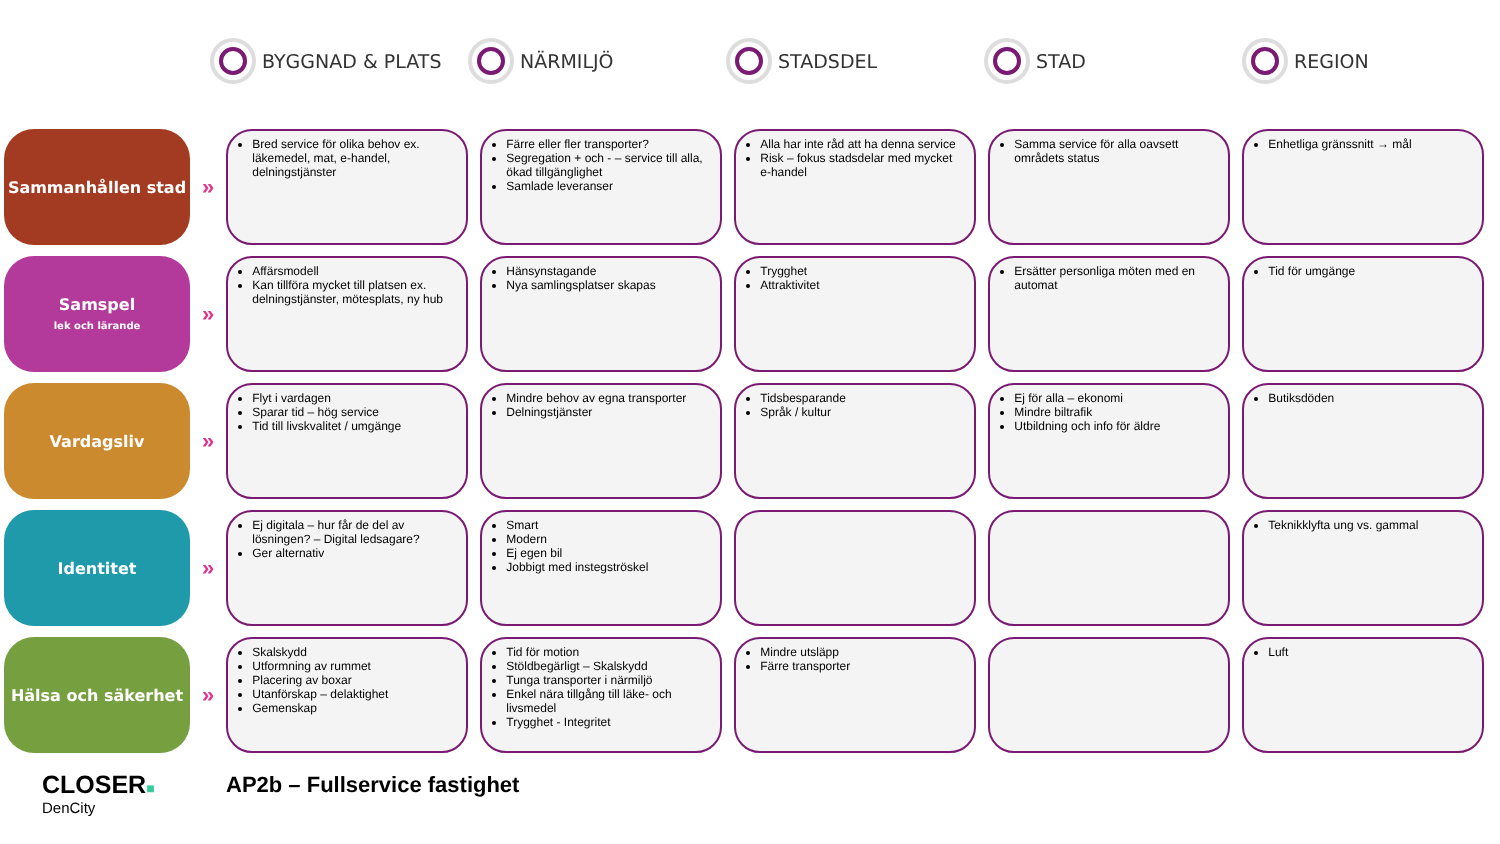BYGGNAD & PLATS NÄRMILJÖ STADSDEL STAD REGION
| Sammanhållen stad | » | Bred service för olika behov ex. läkemedel, mat, e-handel, delningstjänster | Färre eller fler transporter? Segregation + och - – service till alla, ökad tillgänglighet Samlade leveranser | Alla har inte råd att ha denna service Risk – fokus stadsdelar med mycket e-handel | Samma service för alla oavsett områdets status | Enhetliga gränssnitt → mål |
| Samspel lek och lärande | » | Affärsmodell Kan tillföra mycket till platsen ex. delningstjänster, mötesplats, ny hub | Hänsynstagande Nya samlingsplatser skapas | Trygghet Attraktivitet | Ersätter personliga möten med en automat | Tid för umgänge |
| Vardagsliv | » | Flyt i vardagen Sparar tid – hög service Tid till livskvalitet / umgänge | Mindre behov av egna transporter Delningstjänster | Tidsbesparande Språk / kultur | Ej för alla – ekonomi Mindre biltrafik Utbildning och info för äldre | Butiksdöden |
| Identitet | » | Ej digitala – hur får de del av lösningen? – Digital ledsagare? Ger alternativ | Smart Modern Ej egen bil Jobbigt med instegströskel | | | Teknikklyfta ung vs. gammal |
| Hälsa och säkerhet | » | Skalskydd Utformning av rummet Placering av boxar Utanförskap – delaktighet Gemenskap | Tid för motion Stöldbegärligt – Skalskydd Tunga transporter i närmiljö Enkel nära tillgång till läke- och livsmedel Trygghet - Integritet | Mindre utsläpp Färre transporter | | Luft |
CLOSER■
DenCity
AP2b – Fullservice fastighet